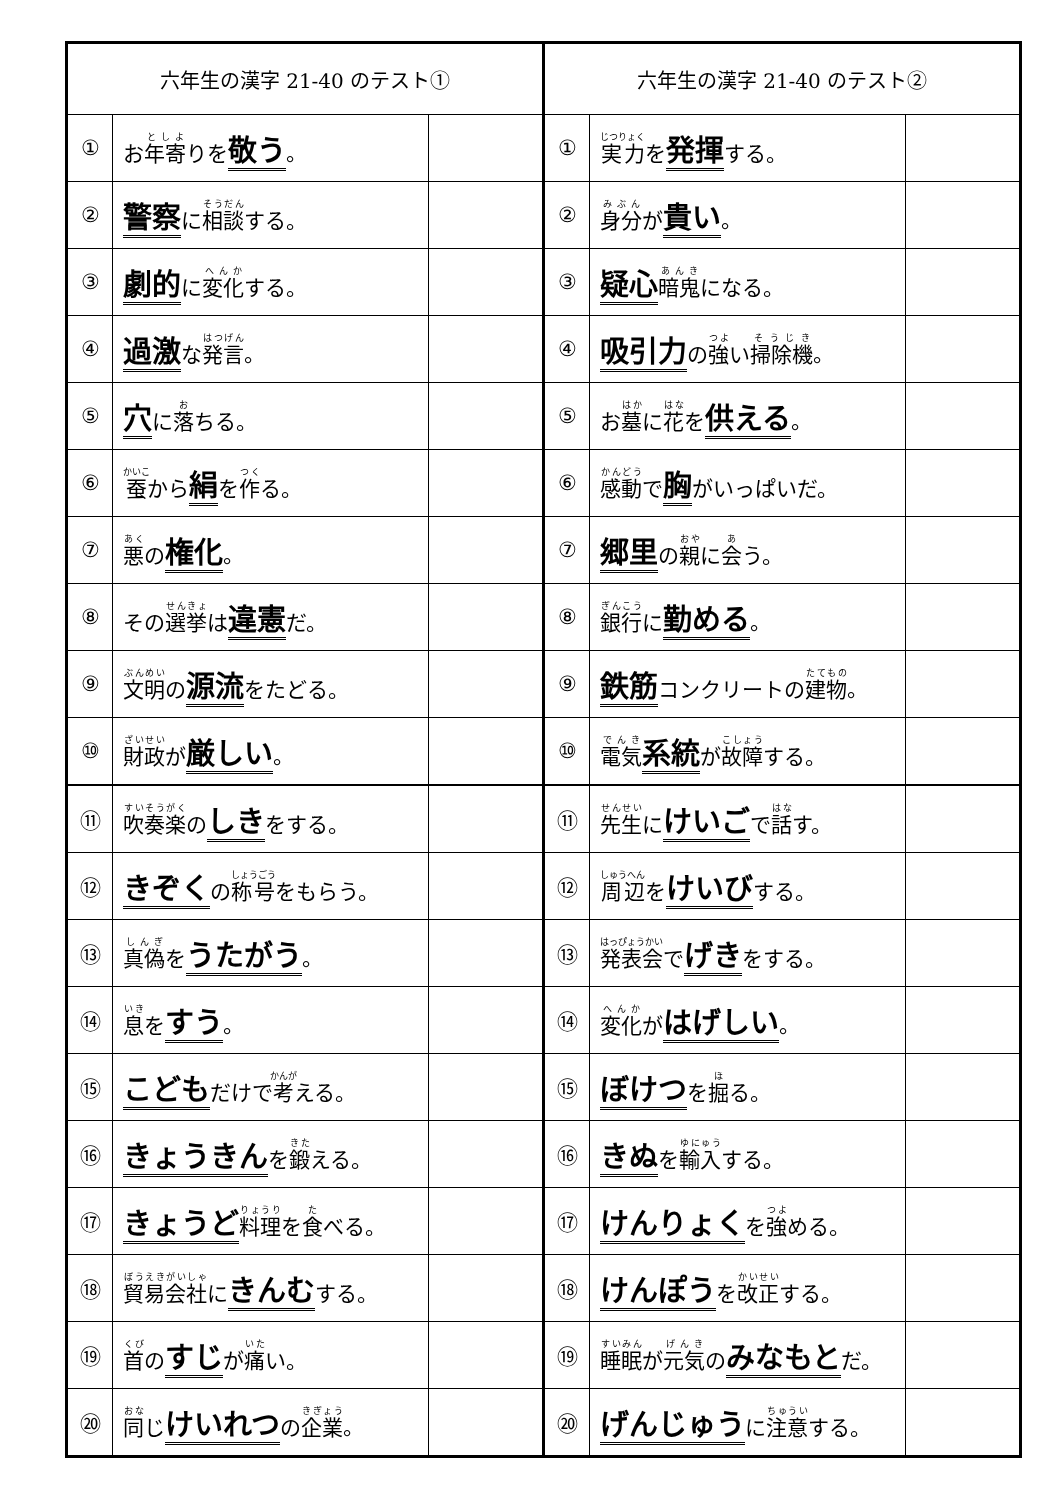| 六年生の漢字 21-40 のテスト① | | | 六年生の漢字 21-40 のテスト② | | |
| --- | --- | --- | --- | --- | --- |
| ① | お 年寄 りを 敬う 。 | | ① | 実力 を 発揮 する。 | |
| ② | 警察 に 相談 する。 | | ② | 身分 が 貴い 。 | |
| ③ | 劇的 に 変化 する。 | | ③ | 疑心 暗鬼 になる。 | |
| ④ | 過激 な 発言 。 | | ④ | 吸引力 の 強 い 掃除機 。 | |
| ⑤ | 穴 に 落 ちる。 | | ⑤ | お 墓 に 花 を 供える 。 | |
| ⑥ | 蚕 から 絹 を 作 る。 | | ⑥ | 感動 で 胸 がいっぱいだ。 | |
| ⑦ | 悪 の 権化 。 | | ⑦ | 郷里 の 親 に 会 う。 | |
| ⑧ | その 選挙 は 違憲 だ。 | | ⑧ | 銀行 に 勤める 。 | |
| ⑨ | 文明 の 源流 をたどる。 | | ⑨ | 鉄筋 コンクリートの 建物 。 | |
| ⑩ | 財政 が 厳しい 。 | | ⑩ | 電気 系統 が 故障 する。 | |
| ⑪ | 吹奏楽 の しき をする。 | | ⑪ | 先生 に けいご で 話 す。 | |
| ⑫ | きぞく の 称号 をもらう。 | | ⑫ | 周辺 を けいび する。 | |
| ⑬ | 真偽 を うたがう 。 | | ⑬ | 発表会 で げき をする。 | |
| ⑭ | 息 を すう 。 | | ⑭ | 変化 が はげしい 。 | |
| ⑮ | こども だけで 考 える。 | | ⑮ | ぼけつ を 掘 る。 | |
| ⑯ | きょうきん を 鍛 える。 | | ⑯ | きぬ を 輸入 する。 | |
| ⑰ | きょうど 料理 を 食 べる。 | | ⑰ | けんりょく を 強 める。 | |
| ⑱ | 貿易会社 に きんむ する。 | | ⑱ | けんぽう を 改正 する。 | |
| ⑲ | 首 の すじ が 痛 い。 | | ⑲ | 睡眠 が 元気 の みなもと だ。 | |
| ⑳ | 同 じ けいれつ の 企業 。 | | ⑳ | げんじゅう に 注意 する。 | |